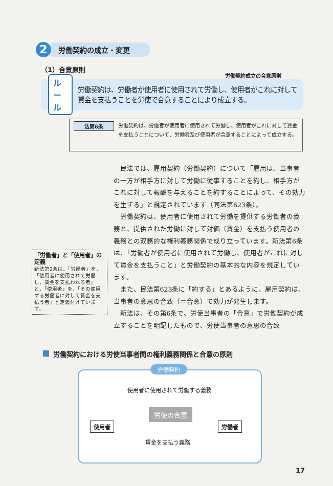2
労働契約の成立・変更
（1）合意原則
労働契約成立の合意原則
ルール
労働契約は、労働者が使用者に使用されて労働し、使用者がこれに対して賃金を支払うことを労使で合意することにより成立する。
法第6条
労働契約は、労働者が使用者に使用されて労働し、使用者がこれに対して賃金を支払うことについて、労働者及び使用者が合意することによって成立する。
民法では、雇用契約（労働契約）について「雇用は、当事者の一方が相手方に対して労働に従事することを約し、相手方がこれに対して報酬を与えることを約することによって、その効力を生ずる」と規定されています（同法第623条）。
労働契約は、使用者に使用されて労働を提供する労働者の義務と、提供された労働に対して対価（賃金）を支払う使用者の義務との双務的な権利義務関係で成り立っています。新法第6条は、「労働者が使用者に使用されて労働し、使用者がこれに対して賃金を支払うこと」と労働契約の基本的な内容を規定しています。
また、民法第623条に「約する」とあるように、雇用契約は、当事者の意思の合致（＝合意）で効力が発生します。
新法は、その第6条で、労使当事者の「合意」で労働契約が成立することを明記したもので、労使当事者の意思の合致
「労働者」と「使用者」の定義
新法第2条は、「労働者」を、「使用者に使用されて労働し、賃金を支払われる者」と、「使用者」を、「その使用する労働者に対して賃金を支払う者」と定義付けています。
労働契約における労使当事者間の権利義務関係と合意の原則
労働契約
使用者に使用されて労働する義務
使用者
労使の合意
労働者
賃金を支払う義務
17